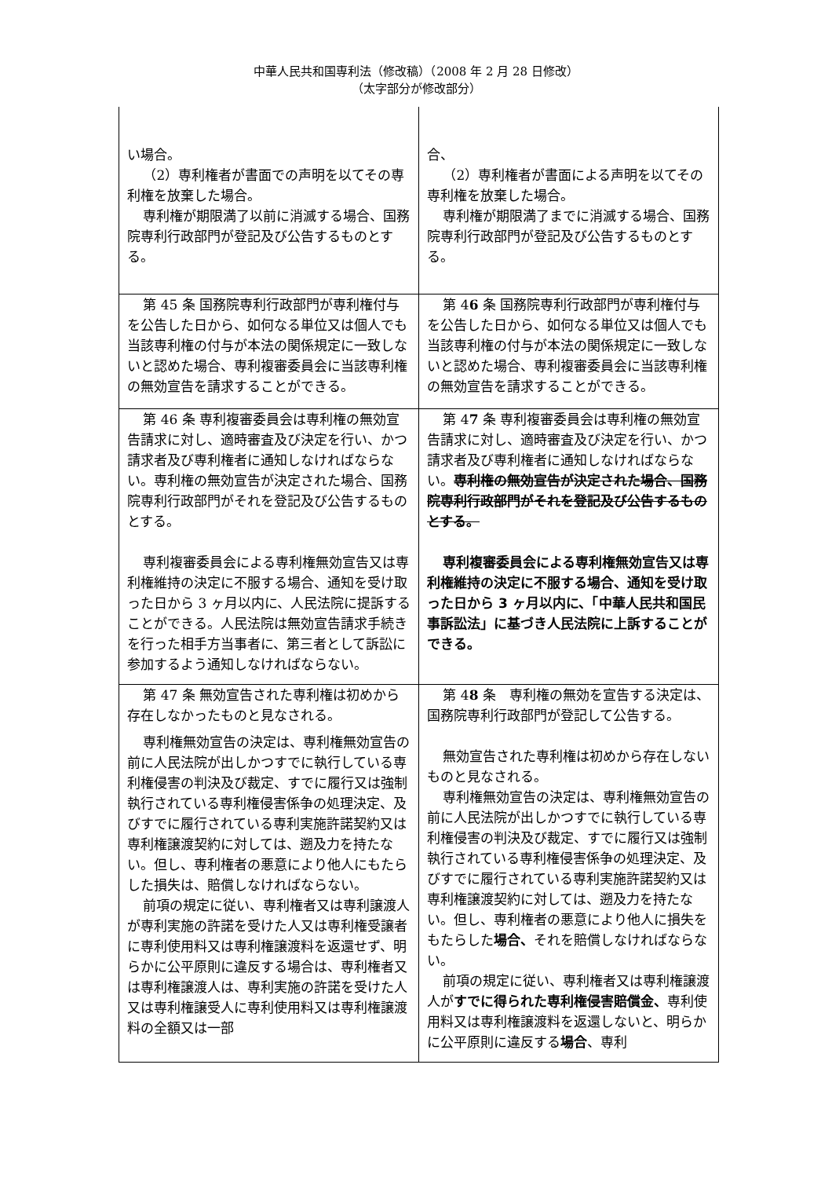中華人民共和国専利法（修改稿）（2008 年 2 月 28 日修改）
（太字部分が修改部分）
| い場合。 （2）専利権者が書面での声明を以てその専利権を放棄した場合。 専利権が期限満了以前に消滅する場合、国務院専利行政部門が登記及び公告するものとする。 | 合、 （2）専利権者が書面による声明を以てその専利権を放棄した場合。 専利権が期限満了までに消滅する場合、国務院専利行政部門が登記及び公告するものとする。 |
| 第 45 条 国務院専利行政部門が専利権付与を公告した日から、如何なる単位又は個人でも当該専利権の付与が本法の関係規定に一致しないと認めた場合、専利複審委員会に当該専利権の無効宣告を請求することができる。 | 第 4 6 条 国務院専利行政部門が専利権付与を公告した日から、如何なる単位又は個人でも当該専利権の付与が本法の関係規定に一致しないと認めた場合、専利複審委員会に当該専利権の無効宣告を請求することができる。 |
| 第 46 条 専利複審委員会は専利権の無効宣告請求に対し、適時審査及び決定を行い、かつ請求者及び専利権者に通知しなければならない。専利権の無効宣告が決定された場合、国務院専利行政部門がそれを登記及び公告するものとする。 専利複審委員会による専利権無効宣告又は専利権維持の決定に不服する場合、通知を受け取った日から 3 ヶ月以内に、人民法院に提訴することができる。人民法院は無効宣告請求手続きを行った相手方当事者に、第三者として訴訟に参加するよう通知しなければならない。 | 第 4 7 条 専利複審委員会は専利権の無効宣告請求に対し、適時審査及び決定を行い、かつ請求者及び専利権者に通知しなければならない。 専利権の無効宣告が決定された場合、国務院専利行政部門がそれを登記及び公告するものとする。 専利複審委員会による専利権無効宣告又は専利権維持の決定に不服する場合、通知を受け取った日から 3 ヶ月以内に、「中華人民共和国民事訴訟法」に基づき人民法院に上訴することができる。 |
| 第 47 条 無効宣告された専利権は初めから存在しなかったものと見なされる。 専利権無効宣告の決定は、専利権無効宣告の前に人民法院が出しかつすでに執行している専利権侵害の判決及び裁定、すでに履行又は強制執行されている専利権侵害係争の処理決定、及びすでに履行されている専利実施許諾契約又は専利権譲渡契約に対しては、遡及力を持たない。但し、専利権者の悪意により他人にもたらした損失は、賠償しなければならない。 前項の規定に従い、専利権者又は専利譲渡人が専利実施の許諾を受けた人又は専利権受譲者に専利使用料又は専利権譲渡料を返還せず、明らかに公平原則に違反する場合は、専利権者又は専利権譲渡人は、専利実施の許諾を受けた人又は専利権譲受人に専利使用料又は専利権譲渡料の全額又は一部 | 第 4 8 条 専利権の無効を宣告する決定は、国務院専利行政部門が登記して公告する。 無効宣告された専利権は初めから存在しないものと見なされる。 専利権無効宣告の決定は、専利権無効宣告の前に人民法院が出しかつすでに執行している専利権侵害の判決及び裁定、すでに履行又は強制執行されている専利権侵害係争の処理決定、及びすでに履行されている専利実施許諾契約又は専利権譲渡契約に対しては、遡及力を持たない。但し、専利権者の悪意により他人に損失をもたらした 場合、 それを賠償しなければならない。 前項の規定に従い、専利権者又は専利権譲渡人が すでに得られた専利権侵害賠償金、 専利使用料又は専利権譲渡料を返還しないと、明らかに公平原則に違反する 場合 、専利 |